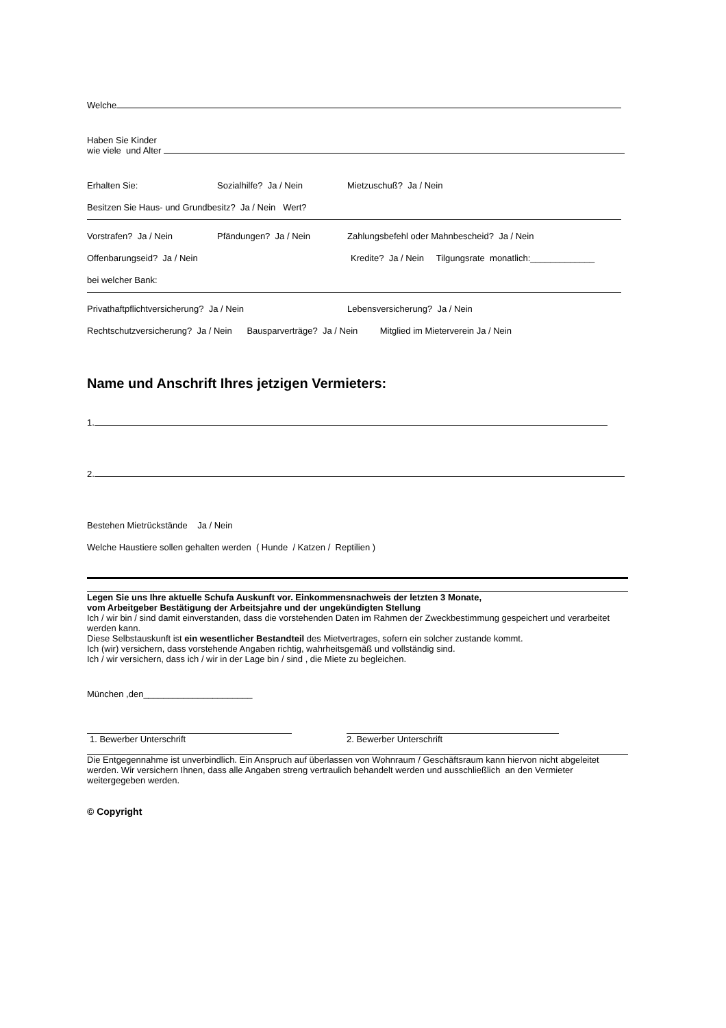Welche
Haben Sie Kinder
wie viele und Alter
Erhalten Sie: Sozialhilfe? Ja / Nein Mietzuschuß? Ja / Nein
Besitzen Sie Haus- und Grundbesitz? Ja / Nein Wert?
Vorstrafen? Ja / Nein Pfändungen? Ja / Nein Zahlungsbefehl oder Mahnbescheid? Ja / Nein
Offenbarungseid? Ja / Nein Kredite? Ja / Nein Tilgungsrate monatlich:_____________
bei welcher Bank:
Privathaftpflichtversicherung? Ja / Nein Lebensversicherung? Ja / Nein
Rechtschutzversicherung? Ja / Nein Bausparverträge? Ja / Nein Mitglied im Mieterverein Ja / Nein
Name und Anschrift Ihres jetzigen Vermieters:
1.
2.
Bestehen Mietrückstände Ja / Nein
Welche Haustiere sollen gehalten werden ( Hunde / Katzen / Reptilien )
Legen Sie uns Ihre aktuelle Schufa Auskunft vor. Einkommensnachweis der letzten 3 Monate,
vom Arbeitgeber Bestätigung der Arbeitsjahre und der ungekündigten Stellung
Ich / wir bin / sind damit einverstanden, dass die vorstehenden Daten im Rahmen der Zweckbestimmung gespeichert und verarbeitet werden kann.
Diese Selbstauskunft ist ein wesentlicher Bestandteil des Mietvertrages, sofern ein solcher zustande kommt.
Ich (wir) versichern, dass vorstehende Angaben richtig, wahrheitsgemäß und vollständig sind.
Ich / wir versichern, dass ich / wir in der Lage bin / sind , die Miete zu begleichen.
München ,den______________________
1. Bewerber Unterschrift 2. Bewerber Unterschrift
Die Entgegennahme ist unverbindlich. Ein Anspruch auf überlassen von Wohnraum / Geschäftsraum kann hiervon nicht abgeleitet werden. Wir versichern Ihnen, dass alle Angaben streng vertraulich behandelt werden und ausschließlich an den Vermieter weitergegeben werden.
© Copyright